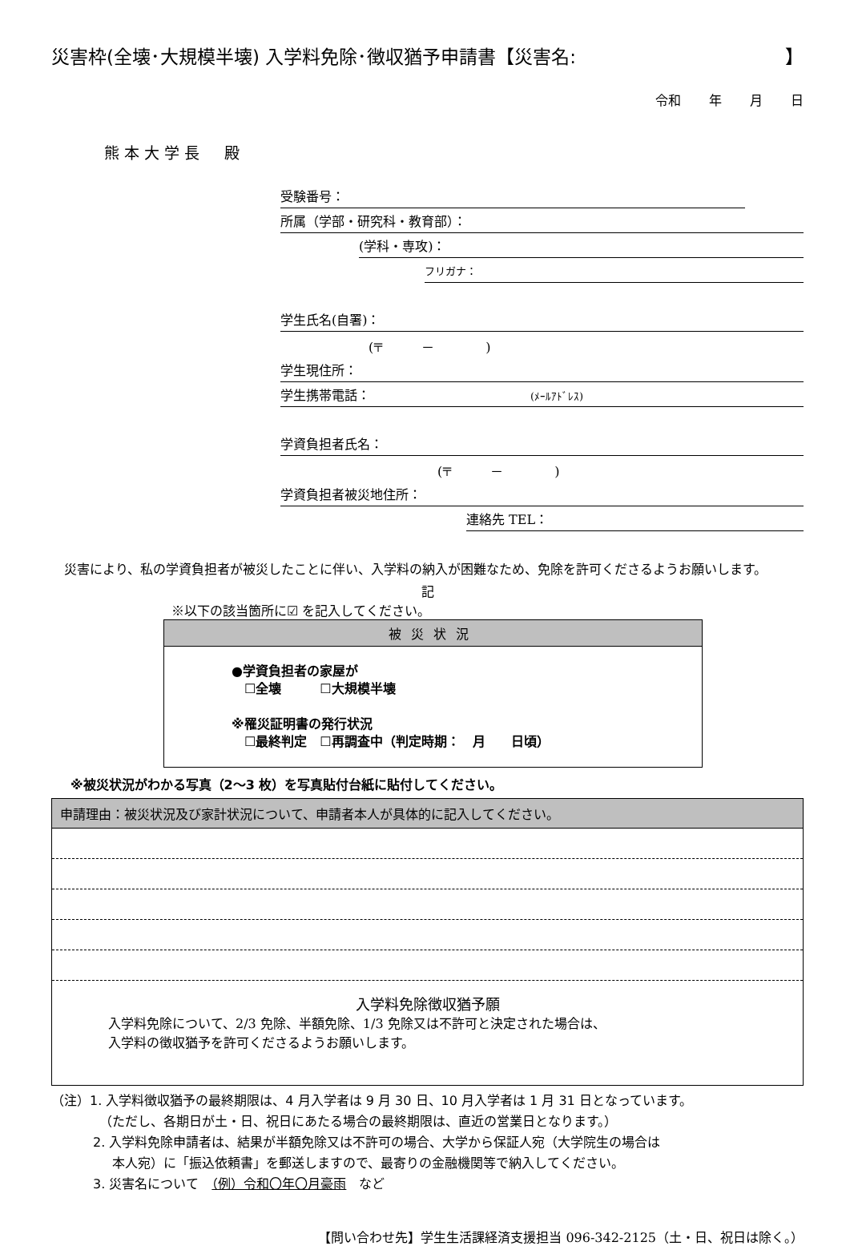災害枠(全壊･大規模半壊) 入学料免除･徴収猶予申請書【災害名: 】
令和 年 月 日
熊本大学長　殿
受験番号：
所属（学部・研究科・教育部）：
(学科・専攻)：
フリガナ：
学生氏名(自署)：
(〒　　　－　　　　)
学生現住所：
学生携帯電話： (ﾒｰﾙｱﾄﾞﾚｽ)
学資負担者氏名：
(〒　　　－　　　　)
学資負担者被災地住所：
連絡先 TEL：
災害により、私の学資負担者が被災したことに伴い、入学料の納入が困難なため、免除を許可くださるようお願いします。
記
※以下の該当箇所に☑ を記入してください。
被災状況
●学資負担者の家屋が
　☐全壊　　　☐大規模半壊
※罹災証明書の発行状況
　☐最終判定　☐再調査中（判定時期：　月　　日頃）
※被災状況がわかる写真（2～3 枚）を写真貼付台紙に貼付してください。
申請理由：被災状況及び家計状況について、申請者本人が具体的に記入してください。
入学料免除徴収猶予願
入学料免除について、2/3 免除、半額免除、1/3 免除又は不許可と決定された場合は、
入学料の徴収猶予を許可くださるようお願いします。
（注）1. 入学料徴収猶予の最終期限は、4 月入学者は 9 月 30 日、10 月入学者は 1 月 31 日となっています。
（ただし、各期日が土・日、祝日にあたる場合の最終期限は、直近の営業日となります。）
2. 入学料免除申請者は、結果が半額免除又は不許可の場合、大学から保証人宛（大学院生の場合は
本人宛）に「振込依頼書」を郵送しますので、最寄りの金融機関等で納入してください。
3. 災害名について　（例）令和〇年〇月豪雨　など
【問い合わせ先】学生生活課経済支援担当 096-342-2125（土・日、祝日は除く。）